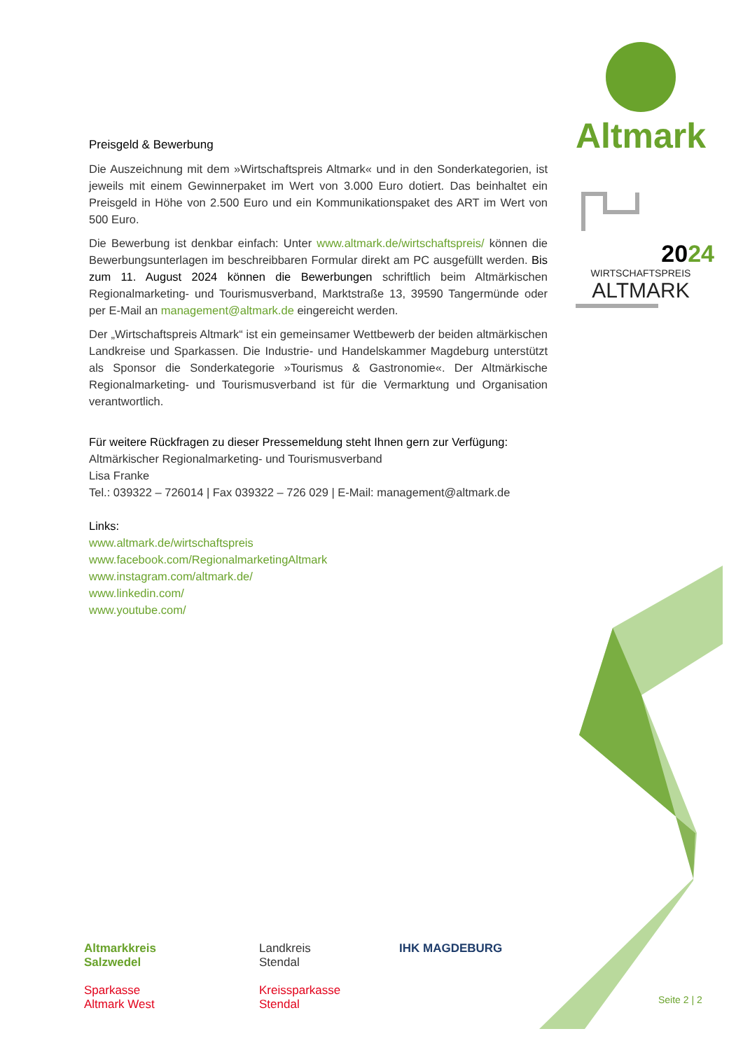Altmark
2024
WIRTSCHAFTSPREIS
ALTMARK
Preisgeld & Bewerbung
Die Auszeichnung mit dem »Wirtschaftspreis Altmark« und in den Sonderkategorien, ist jeweils mit einem Gewinnerpaket im Wert von 3.000 Euro dotiert. Das beinhaltet ein Preisgeld in Höhe von 2.500 Euro und ein Kommunikationspaket des ART im Wert von 500 Euro.
Die Bewerbung ist denkbar einfach: Unter www.altmark.de/wirtschaftspreis/ können die Bewerbungsunterlagen im beschreibbaren Formular direkt am PC ausgefüllt werden. Bis zum 11. August 2024 können die Bewerbungen schriftlich beim Altmärkischen Regionalmarketing- und Tourismusverband, Marktstraße 13, 39590 Tangermünde oder per E-Mail an management@altmark.de eingereicht werden.
Der „Wirtschaftspreis Altmark“ ist ein gemeinsamer Wettbewerb der beiden altmärkischen Landkreise und Sparkassen. Die Industrie- und Handelskammer Magdeburg unterstützt als Sponsor die Sonderkategorie »Tourismus & Gastronomie«. Der Altmärkische Regionalmarketing- und Tourismusverband ist für die Vermarktung und Organisation verantwortlich.
Für weitere Rückfragen zu dieser Pressemeldung steht Ihnen gern zur Verfügung:
Altmärkischer Regionalmarketing- und Tourismusverband
Lisa Franke
Tel.: 039322 – 726014 | Fax 039322 – 726 029 | E-Mail: management@altmark.de
Links:
www.altmark.de/wirtschaftspreis
www.facebook.com/RegionalmarketingAltmark
www.instagram.com/altmark.de/
www.linkedin.com/
www.youtube.com/
Altmarkkreis
Salzwedel
Landkreis
Stendal
IHK MAGDEBURG
Sparkasse
Altmark West
Kreissparkasse
Stendal
Seite 2 | 2